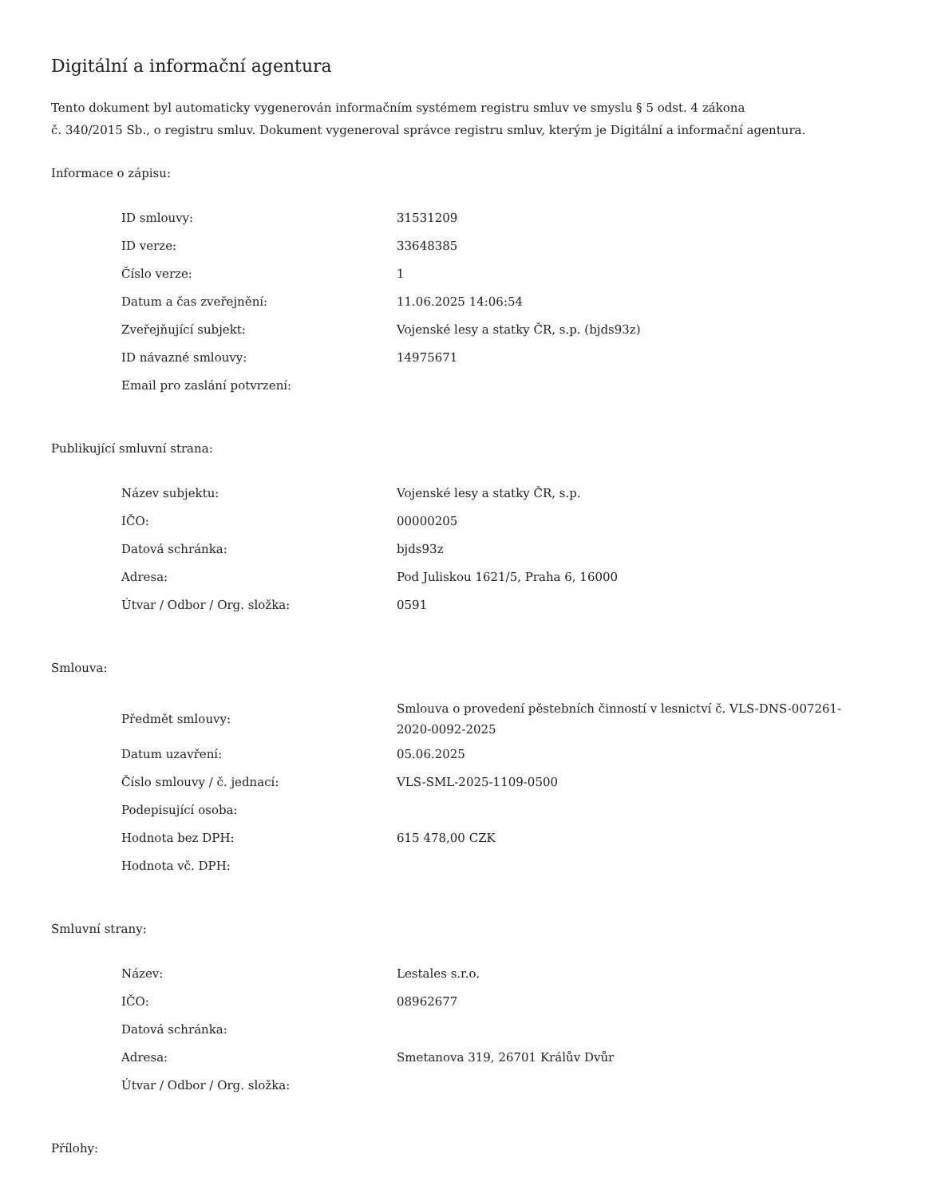Digitální a informační agentura
Tento dokument byl automaticky vygenerován informačním systémem registru smluv ve smyslu § 5 odst. 4 zákona
č. 340/2015 Sb., o registru smluv. Dokument vygeneroval správce registru smluv, kterým je Digitální a informační agentura.
Informace o zápisu:
| ID smlouvy: | 31531209 |
| ID verze: | 33648385 |
| Číslo verze: | 1 |
| Datum a čas zveřejnění: | 11.06.2025 14:06:54 |
| Zveřejňující subjekt: | Vojenské lesy a statky ČR, s.p. (bjds93z) |
| ID návazné smlouvy: | 14975671 |
| Email pro zaslání potvrzení: | |
Publikující smluvní strana:
| Název subjektu: | Vojenské lesy a statky ČR, s.p. |
| IČO: | 00000205 |
| Datová schránka: | bjds93z |
| Adresa: | Pod Juliskou 1621/5, Praha 6, 16000 |
| Útvar / Odbor / Org. složka: | 0591 |
Smlouva:
| Předmět smlouvy: | Smlouva o provedení pěstebních činností v lesnictví č. VLS-DNS-007261-2020-0092-2025 |
| Datum uzavření: | 05.06.2025 |
| Číslo smlouvy / č. jednací: | VLS-SML-2025-1109-0500 |
| Podepisující osoba: | |
| Hodnota bez DPH: | 615 478,00 CZK |
| Hodnota vč. DPH: | |
Smluvní strany:
| Název: | Lestales s.r.o. |
| IČO: | 08962677 |
| Datová schránka: | |
| Adresa: | Smetanova 319, 26701 Králův Dvůr |
| Útvar / Odbor / Org. složka: | |
Přílohy: